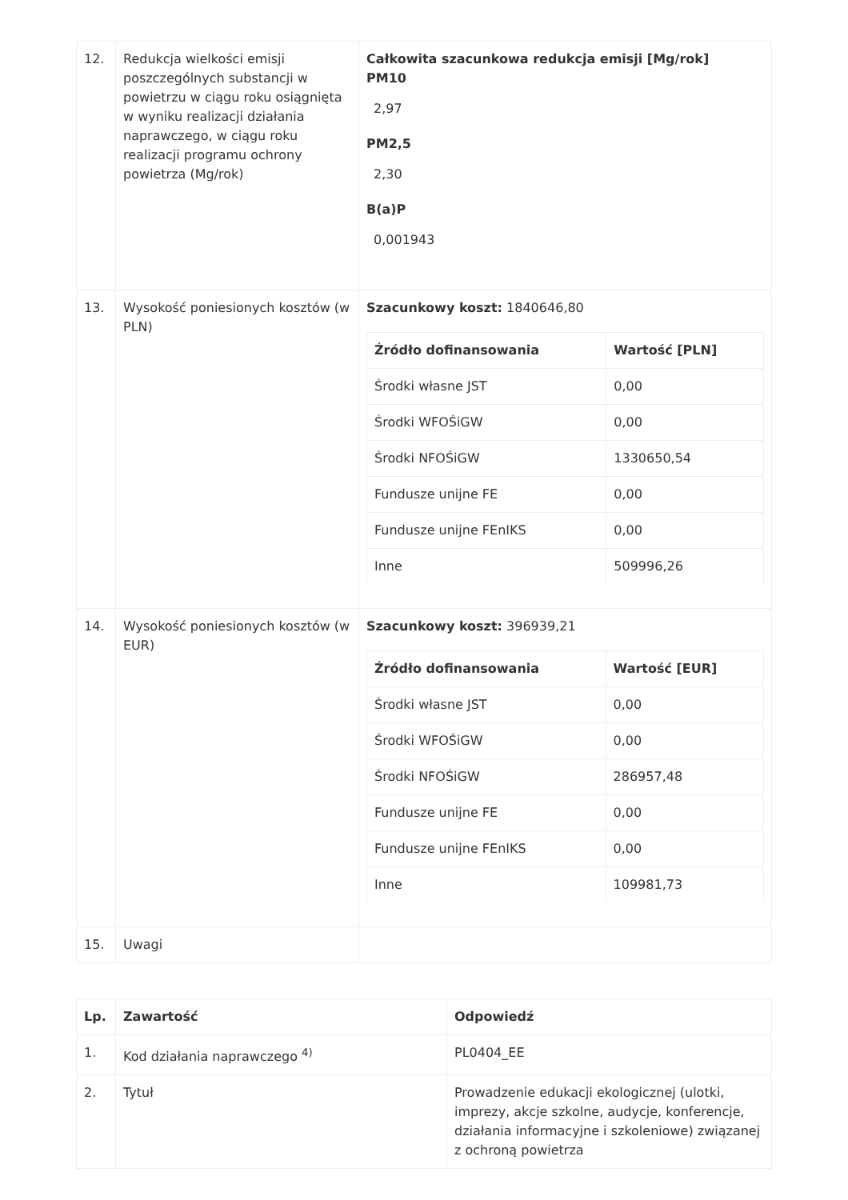| 12. | Redukcja wielkości emisji poszczególnych substancji w powietrzu w ciągu roku osiągnięta w wyniku realizacji działania naprawczego, w ciągu roku realizacji programu ochrony powietrza (Mg/rok) | Całkowita szacunkowa redukcja emisji [Mg/rok] PM10 2,97 PM2,5 2,30 B(a)P 0,001943 |
| 13. | Wysokość poniesionych kosztów (w PLN) | Szacunkowy koszt: 1840646,80 / Źródło dofinansowania / Wartość [PLN] / / --- / --- / / Środki własne JST / 0,00 / / Środki WFOŚiGW / 0,00 / / Środki NFOŚiGW / 1330650,54 / / Fundusze unijne FE / 0,00 / / Fundusze unijne FEnIKS / 0,00 / / Inne / 509996,26 / |
| 14. | Wysokość poniesionych kosztów (w EUR) | Szacunkowy koszt: 396939,21 / Źródło dofinansowania / Wartość [EUR] / / --- / --- / / Środki własne JST / 0,00 / / Środki WFOŚiGW / 0,00 / / Środki NFOŚiGW / 286957,48 / / Fundusze unijne FE / 0,00 / / Fundusze unijne FEnIKS / 0,00 / / Inne / 109981,73 / |
| 15. | Uwagi | |
| Lp. | Zawartość | Odpowiedź |
| --- | --- | --- |
| 1. | Kod działania naprawczego <sup>4)</sup> | PL0404_EE |
| 2. | Tytuł | Prowadzenie edukacji ekologicznej (ulotki, imprezy, akcje szkolne, audycje, konferencje, działania informacyjne i szkoleniowe) związanej z ochroną powietrza |